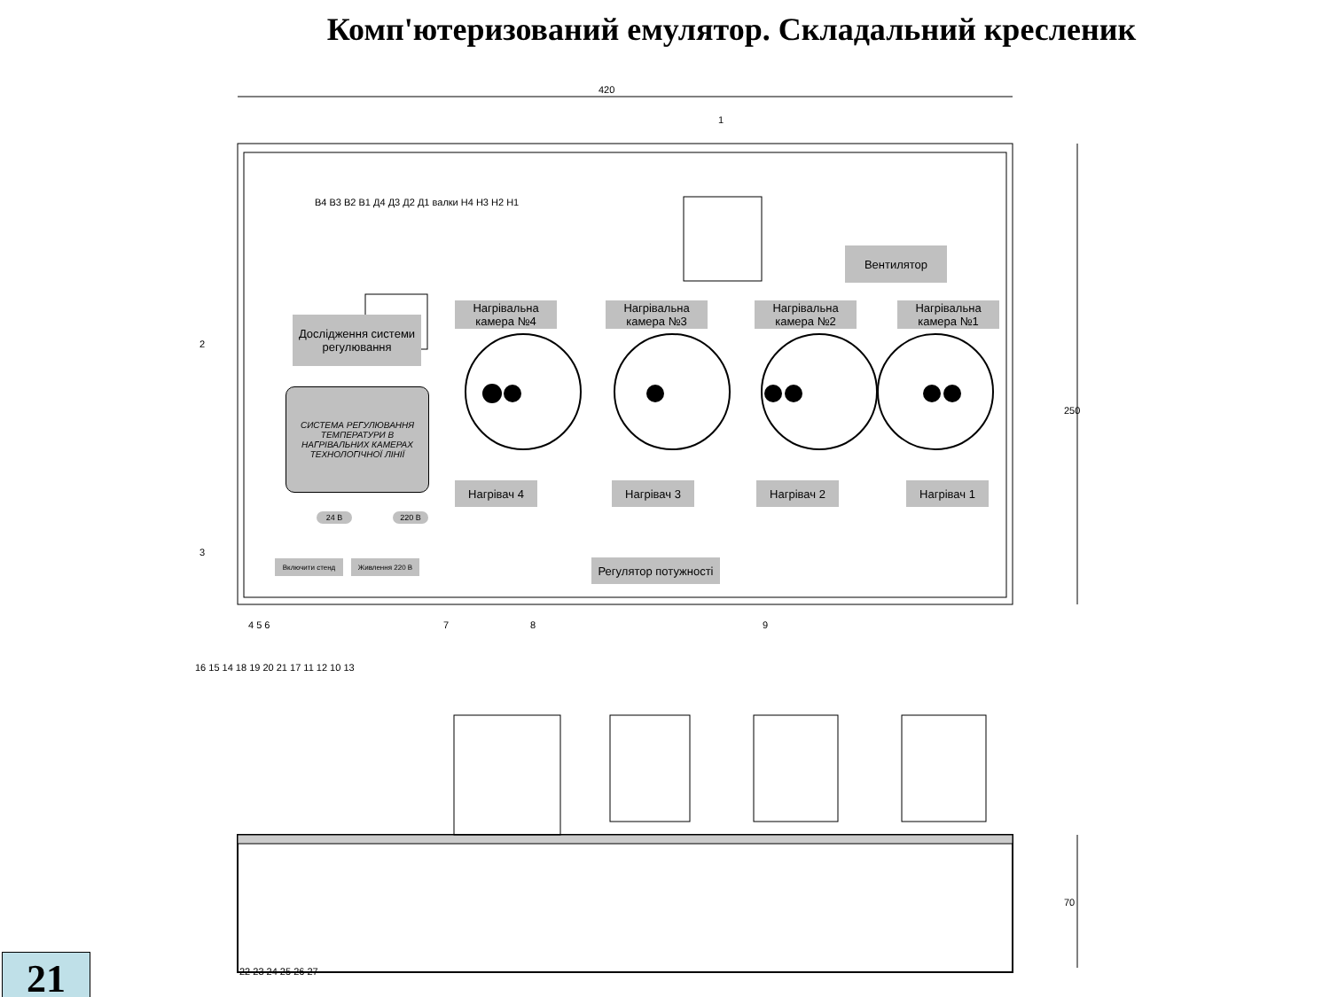Комп'ютеризований емулятор. Складальний кресленик
420
250
70
В4 В3 В2 В1 Д4 Д3 Д2 Д1 валки Н4 Н3 Н2 Н1
Вентилятор
Дослідження системи регулювання
Нагрівальна камера №4
Нагрівальна камера №3
Нагрівальна камера №2
Нагрівальна камера №1
СИСТЕМА РЕГУЛЮВАННЯ ТЕМПЕРАТУРИ В НАГРІВАЛЬНИХ КАМЕРАХ ТЕХНОЛОГІЧНОЇ ЛІНІЇ
Нагрівач 4 Нагрівач 3 Нагрівач 2 Нагрівач 1
24 В 220 В
Включити стенд Живлення 220 В
Регулятор потужності
1
2
3
4 5 6 7 8 9
16 15 14 18 19 20 21 17 11 12 10 13
22 23 24 25 26 27
21